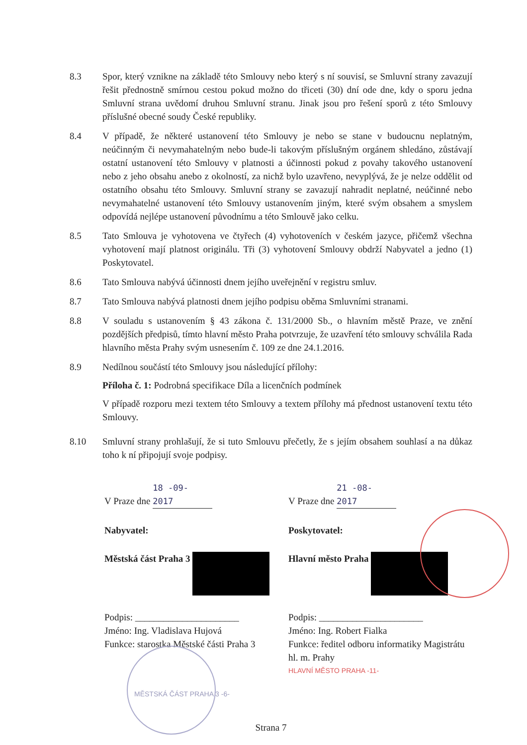8.3 Spor, který vznikne na základě této Smlouvy nebo který s ní souvisí, se Smluvní strany zavazují řešit přednostně smírnou cestou pokud možno do třiceti (30) dní ode dne, kdy o sporu jedna Smluvní strana uvědomí druhou Smluvní stranu. Jinak jsou pro řešení sporů z této Smlouvy příslušné obecné soudy České republiky.
8.4 V případě, že některé ustanovení této Smlouvy je nebo se stane v budoucnu neplatným, neúčinným či nevymahatelným nebo bude-li takovým příslušným orgánem shledáno, zůstávají ostatní ustanovení této Smlouvy v platnosti a účinnosti pokud z povahy takového ustanovení nebo z jeho obsahu anebo z okolností, za nichž bylo uzavřeno, nevyplývá, že je nelze oddělit od ostatního obsahu této Smlouvy. Smluvní strany se zavazují nahradit neplatné, neúčinné nebo nevymahatelné ustanovení této Smlouvy ustanovením jiným, které svým obsahem a smyslem odpovídá nejlépe ustanovení původnímu a této Smlouvě jako celku.
8.5 Tato Smlouva je vyhotovena ve čtyřech (4) vyhotoveních v českém jazyce, přičemž všechna vyhotovení mají platnost originálu. Tři (3) vyhotovení Smlouvy obdrží Nabyvatel a jedno (1) Poskytovatel.
8.6 Tato Smlouva nabývá účinnosti dnem jejího uveřejnění v registru smluv.
8.7 Tato Smlouva nabývá platnosti dnem jejího podpisu oběma Smluvními stranami.
8.8 V souladu s ustanovením § 43 zákona č. 131/2000 Sb., o hlavním městě Praze, ve znění pozdějších předpisů, tímto hlavní město Praha potvrzuje, že uzavření této smlouvy schválila Rada hlavního města Prahy svým usnesením č. 109 ze dne 24.1.2016.
8.9 Nedílnou součástí této Smlouvy jsou následující přílohy:
Příloha č. 1: Podrobná specifikace Díla a licenčních podmínek
V případě rozporu mezi textem této Smlouvy a textem přílohy má přednost ustanovení textu této Smlouvy.
8.10 Smluvní strany prohlašují, že si tuto Smlouvu přečetly, že s jejím obsahem souhlasí a na důkaz toho k ní připojují svoje podpisy.
V Praze dne 18 -09- 2017
Nabyvatel:
Městská část Praha 3
Podpis: ______________________
Jméno: Ing. Vladislava Hujová
Funkce: starostka Městské části Praha 3
V Praze dne 21 -08- 2017
Poskytovatel:
Hlavní město Praha
Podpis: ______________________
Jméno: Ing. Robert Fialka
Funkce: ředitel odboru informatiky Magistrátu hl. m. Prahy
HLAVNÍ MĚSTO PRAHA -11-
MĚSTSKÁ ČÁST PRAHA 3 -6-
Strana 7